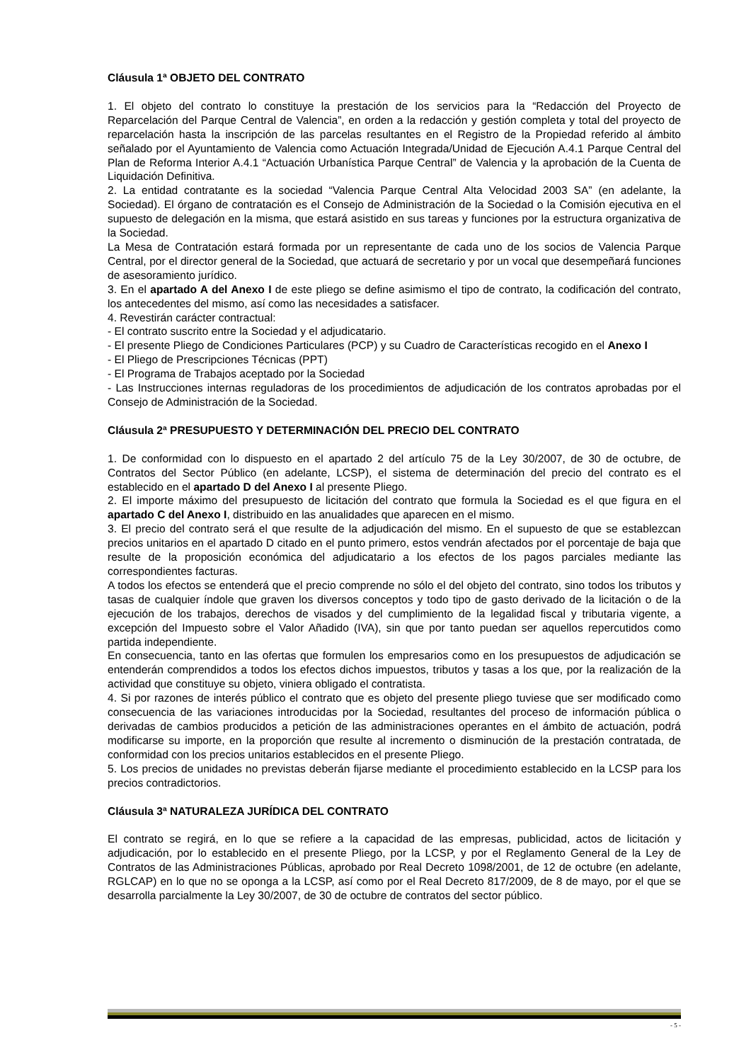Cláusula 1ª OBJETO DEL CONTRATO
1. El objeto del contrato lo constituye la prestación de los servicios para la “Redacción del Proyecto de Reparcelación del Parque Central de Valencia”, en orden a la redacción y gestión completa y total del proyecto de reparcelación hasta la inscripción de las parcelas resultantes en el Registro de la Propiedad referido al ámbito señalado por el Ayuntamiento de Valencia como Actuación Integrada/Unidad de Ejecución A.4.1 Parque Central del Plan de Reforma Interior A.4.1 “Actuación Urbanística Parque Central” de Valencia y la aprobación de la Cuenta de Liquidación Definitiva.
2. La entidad contratante es la sociedad “Valencia Parque Central Alta Velocidad 2003 SA” (en adelante, la Sociedad). El órgano de contratación es el Consejo de Administración de la Sociedad o la Comisión ejecutiva en el supuesto de delegación en la misma, que estará asistido en sus tareas y funciones por la estructura organizativa de la Sociedad.
La Mesa de Contratación estará formada por un representante de cada uno de los socios de Valencia Parque Central, por el director general de la Sociedad, que actuará de secretario y por un vocal que desempeñará funciones de asesoramiento jurídico.
3. En el apartado A del Anexo I de este pliego se define asimismo el tipo de contrato, la codificación del contrato, los antecedentes del mismo, así como las necesidades a satisfacer.
4. Revestirán carácter contractual:
- El contrato suscrito entre la Sociedad y el adjudicatario.
- El presente Pliego de Condiciones Particulares (PCP) y su Cuadro de Características recogido en el Anexo I
- El Pliego de Prescripciones Técnicas (PPT)
- El Programa de Trabajos aceptado por la Sociedad
- Las Instrucciones internas reguladoras de los procedimientos de adjudicación de los contratos aprobadas por el Consejo de Administración de la Sociedad.
Cláusula 2ª PRESUPUESTO Y DETERMINACIÓN DEL PRECIO DEL CONTRATO
1. De conformidad con lo dispuesto en el apartado 2 del artículo 75 de la Ley 30/2007, de 30 de octubre, de Contratos del Sector Público (en adelante, LCSP), el sistema de determinación del precio del contrato es el establecido en el apartado D del Anexo I al presente Pliego.
2. El importe máximo del presupuesto de licitación del contrato que formula la Sociedad es el que figura en el apartado C del Anexo I, distribuido en las anualidades que aparecen en el mismo.
3. El precio del contrato será el que resulte de la adjudicación del mismo. En el supuesto de que se establezcan precios unitarios en el apartado D citado en el punto primero, estos vendrán afectados por el porcentaje de baja que resulte de la proposición económica del adjudicatario a los efectos de los pagos parciales mediante las correspondientes facturas.
A todos los efectos se entenderá que el precio comprende no sólo el del objeto del contrato, sino todos los tributos y tasas de cualquier índole que graven los diversos conceptos y todo tipo de gasto derivado de la licitación o de la ejecución de los trabajos, derechos de visados y del cumplimiento de la legalidad fiscal y tributaria vigente, a excepción del Impuesto sobre el Valor Añadido (IVA), sin que por tanto puedan ser aquellos repercutidos como partida independiente.
En consecuencia, tanto en las ofertas que formulen los empresarios como en los presupuestos de adjudicación se entenderán comprendidos a todos los efectos dichos impuestos, tributos y tasas a los que, por la realización de la actividad que constituye su objeto, viniera obligado el contratista.
4. Si por razones de interés público el contrato que es objeto del presente pliego tuviese que ser modificado como consecuencia de las variaciones introducidas por la Sociedad, resultantes del proceso de información pública o derivadas de cambios producidos a petición de las administraciones operantes en el ámbito de actuación, podrá modificarse su importe, en la proporción que resulte al incremento o disminución de la prestación contratada, de conformidad con los precios unitarios establecidos en el presente Pliego.
5. Los precios de unidades no previstas deberán fijarse mediante el procedimiento establecido en la LCSP para los precios contradictorios.
Cláusula 3ª NATURALEZA JURÍDICA DEL CONTRATO
El contrato se regirá, en lo que se refiere a la capacidad de las empresas, publicidad, actos de licitación y adjudicación, por lo establecido en el presente Pliego, por la LCSP, y por el Reglamento General de la Ley de Contratos de las Administraciones Públicas, aprobado por Real Decreto 1098/2001, de 12 de octubre (en adelante, RGLCAP) en lo que no se oponga a la LCSP, así como por el Real Decreto 817/2009, de 8 de mayo, por el que se desarrolla parcialmente la Ley 30/2007, de 30 de octubre de contratos del sector público.
- 5 -